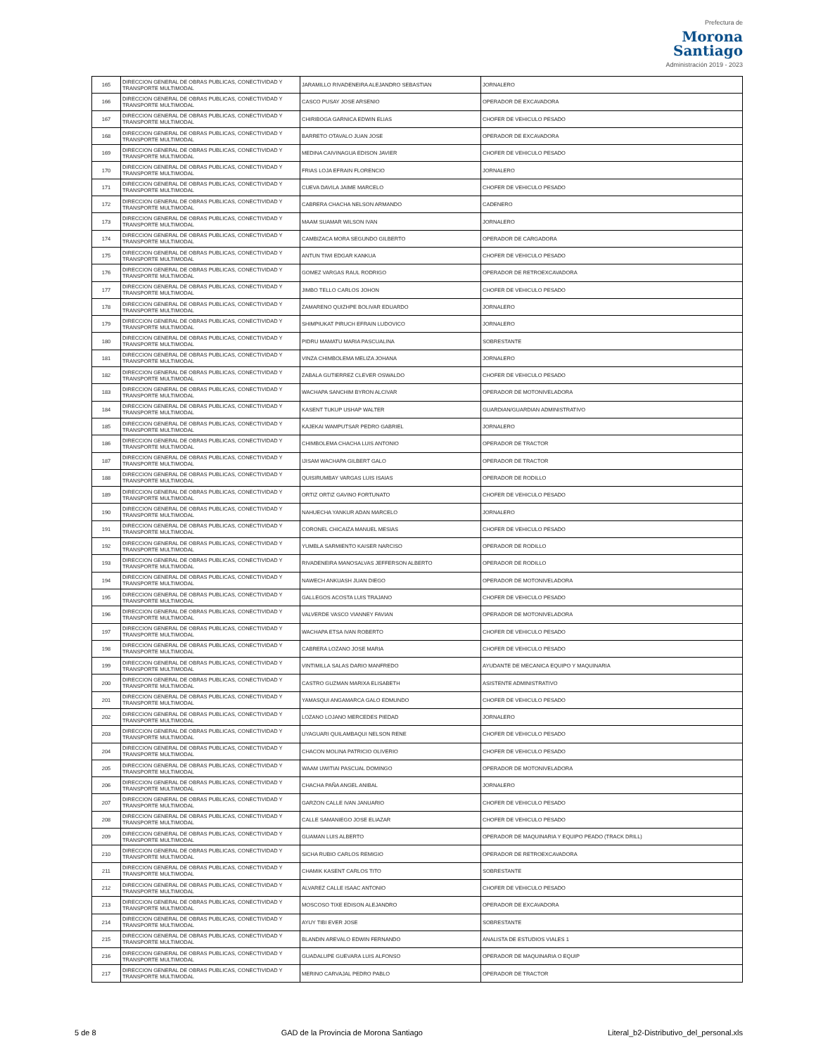Prefectura de
Morona
Santiago
Administración 2019 - 2023
| 165 | DIRECCION GENERAL DE OBRAS PUBLICAS, CONECTIVIDAD Y TRANSPORTE MULTIMODAL | JARAMILLO RIVADENEIRA ALEJANDRO SEBASTIAN | JORNALERO |
| 166 | DIRECCION GENERAL DE OBRAS PUBLICAS, CONECTIVIDAD Y TRANSPORTE MULTIMODAL | CASCO PUSAY JOSE ARSENIO | OPERADOR DE EXCAVADORA |
| 167 | DIRECCION GENERAL DE OBRAS PUBLICAS, CONECTIVIDAD Y TRANSPORTE MULTIMODAL | CHIRIBOGA GARNICA EDWIN ELIAS | CHOFER DE VEHICULO PESADO |
| 168 | DIRECCION GENERAL DE OBRAS PUBLICAS, CONECTIVIDAD Y TRANSPORTE MULTIMODAL | BARRETO OTAVALO JUAN JOSE | OPERADOR DE EXCAVADORA |
| 169 | DIRECCION GENERAL DE OBRAS PUBLICAS, CONECTIVIDAD Y TRANSPORTE MULTIMODAL | MEDINA CAIVINAGUA EDISON JAVIER | CHOFER DE VEHICULO PESADO |
| 170 | DIRECCION GENERAL DE OBRAS PUBLICAS, CONECTIVIDAD Y TRANSPORTE MULTIMODAL | FRIAS LOJA EFRAIN FLORENCIO | JORNALERO |
| 171 | DIRECCION GENERAL DE OBRAS PUBLICAS, CONECTIVIDAD Y TRANSPORTE MULTIMODAL | CUEVA DAVILA JAIME MARCELO | CHOFER DE VEHICULO PESADO |
| 172 | DIRECCION GENERAL DE OBRAS PUBLICAS, CONECTIVIDAD Y TRANSPORTE MULTIMODAL | CABRERA CHACHA NELSON ARMANDO | CADENERO |
| 173 | DIRECCION GENERAL DE OBRAS PUBLICAS, CONECTIVIDAD Y TRANSPORTE MULTIMODAL | MAAM SUAMAR WILSON IVAN | JORNALERO |
| 174 | DIRECCION GENERAL DE OBRAS PUBLICAS, CONECTIVIDAD Y TRANSPORTE MULTIMODAL | CAMBIZACA MORA SEGUNDO GILBERTO | OPERADOR DE CARGADORA |
| 175 | DIRECCION GENERAL DE OBRAS PUBLICAS, CONECTIVIDAD Y TRANSPORTE MULTIMODAL | ANTUN TIWI EDGAR KANKUA | CHOFER DE VEHICULO PESADO |
| 176 | DIRECCION GENERAL DE OBRAS PUBLICAS, CONECTIVIDAD Y TRANSPORTE MULTIMODAL | GOMEZ VARGAS RAUL RODRIGO | OPERADOR DE RETROEXCAVADORA |
| 177 | DIRECCION GENERAL DE OBRAS PUBLICAS, CONECTIVIDAD Y TRANSPORTE MULTIMODAL | JIMBO TELLO CARLOS JOHON | CHOFER DE VEHICULO PESADO |
| 178 | DIRECCION GENERAL DE OBRAS PUBLICAS, CONECTIVIDAD Y TRANSPORTE MULTIMODAL | ZAMARENO QUIZHPE BOLIVAR EDUARDO | JORNALERO |
| 179 | DIRECCION GENERAL DE OBRAS PUBLICAS, CONECTIVIDAD Y TRANSPORTE MULTIMODAL | SHIMPIUKAT PIRUCH EFRAIN LUDOVICO | JORNALERO |
| 180 | DIRECCION GENERAL DE OBRAS PUBLICAS, CONECTIVIDAD Y TRANSPORTE MULTIMODAL | PIDRU MAMATU MARIA PASCUALINA | SOBRESTANTE |
| 181 | DIRECCION GENERAL DE OBRAS PUBLICAS, CONECTIVIDAD Y TRANSPORTE MULTIMODAL | VINZA CHIMBOLEMA MELIZA JOHANA | JORNALERO |
| 182 | DIRECCION GENERAL DE OBRAS PUBLICAS, CONECTIVIDAD Y TRANSPORTE MULTIMODAL | ZABALA GUTIERREZ CLEVER OSWALDO | CHOFER DE VEHICULO PESADO |
| 183 | DIRECCION GENERAL DE OBRAS PUBLICAS, CONECTIVIDAD Y TRANSPORTE MULTIMODAL | WACHAPA SANCHIM BYRON ALCIVAR | OPERADOR DE MOTONIVELADORA |
| 184 | DIRECCION GENERAL DE OBRAS PUBLICAS, CONECTIVIDAD Y TRANSPORTE MULTIMODAL | KASENT TUKUP USHAP WALTER | GUARDIAN/GUARDIAN ADMINISTRATIVO |
| 185 | DIRECCION GENERAL DE OBRAS PUBLICAS, CONECTIVIDAD Y TRANSPORTE MULTIMODAL | KAJEKAI WAMPUTSAR PEDRO GABRIEL | JORNALERO |
| 186 | DIRECCION GENERAL DE OBRAS PUBLICAS, CONECTIVIDAD Y TRANSPORTE MULTIMODAL | CHIMBOLEMA CHACHA LUIS ANTONIO | OPERADOR DE TRACTOR |
| 187 | DIRECCION GENERAL DE OBRAS PUBLICAS, CONECTIVIDAD Y TRANSPORTE MULTIMODAL | IJISAM WACHAPA GILBERT GALO | OPERADOR DE TRACTOR |
| 188 | DIRECCION GENERAL DE OBRAS PUBLICAS, CONECTIVIDAD Y TRANSPORTE MULTIMODAL | QUISIRUMBAY VARGAS LUIS ISAIAS | OPERADOR DE RODILLO |
| 189 | DIRECCION GENERAL DE OBRAS PUBLICAS, CONECTIVIDAD Y TRANSPORTE MULTIMODAL | ORTIZ ORTIZ GAVINO FORTUNATO | CHOFER DE VEHICULO PESADO |
| 190 | DIRECCION GENERAL DE OBRAS PUBLICAS, CONECTIVIDAD Y TRANSPORTE MULTIMODAL | NAHUECHA YANKUR ADAN MARCELO | JORNALERO |
| 191 | DIRECCION GENERAL DE OBRAS PUBLICAS, CONECTIVIDAD Y TRANSPORTE MULTIMODAL | CORONEL CHICAIZA MANUEL MESIAS | CHOFER DE VEHICULO PESADO |
| 192 | DIRECCION GENERAL DE OBRAS PUBLICAS, CONECTIVIDAD Y TRANSPORTE MULTIMODAL | YUMBLA SARMIENTO KAISER NARCISO | OPERADOR DE RODILLO |
| 193 | DIRECCION GENERAL DE OBRAS PUBLICAS, CONECTIVIDAD Y TRANSPORTE MULTIMODAL | RIVADENEIRA MANOSALVAS JEFFERSON ALBERTO | OPERADOR DE RODILLO |
| 194 | DIRECCION GENERAL DE OBRAS PUBLICAS, CONECTIVIDAD Y TRANSPORTE MULTIMODAL | NAWECH ANKUASH JUAN DIEGO | OPERADOR DE MOTONIVELADORA |
| 195 | DIRECCION GENERAL DE OBRAS PUBLICAS, CONECTIVIDAD Y TRANSPORTE MULTIMODAL | GALLEGOS ACOSTA LUIS TRAJANO | CHOFER DE VEHICULO PESADO |
| 196 | DIRECCION GENERAL DE OBRAS PUBLICAS, CONECTIVIDAD Y TRANSPORTE MULTIMODAL | VALVERDE VASCO VIANNEY FAVIAN | OPERADOR DE MOTONIVELADORA |
| 197 | DIRECCION GENERAL DE OBRAS PUBLICAS, CONECTIVIDAD Y TRANSPORTE MULTIMODAL | WACHAPA ETSA IVAN ROBERTO | CHOFER DE VEHICULO PESADO |
| 198 | DIRECCION GENERAL DE OBRAS PUBLICAS, CONECTIVIDAD Y TRANSPORTE MULTIMODAL | CABRERA LOZANO JOSE MARIA | CHOFER DE VEHICULO PESADO |
| 199 | DIRECCION GENERAL DE OBRAS PUBLICAS, CONECTIVIDAD Y TRANSPORTE MULTIMODAL | VINTIMILLA SALAS DARIO MANFREDO | AYUDANTE DE MECANICA EQUIPO Y MAQUINARIA |
| 200 | DIRECCION GENERAL DE OBRAS PUBLICAS, CONECTIVIDAD Y TRANSPORTE MULTIMODAL | CASTRO GUZMAN MARIXA ELISABETH | ASISTENTE ADMINISTRATIVO |
| 201 | DIRECCION GENERAL DE OBRAS PUBLICAS, CONECTIVIDAD Y TRANSPORTE MULTIMODAL | YAMASQUI ANGAMARCA GALO EDMUNDO | CHOFER DE VEHICULO PESADO |
| 202 | DIRECCION GENERAL DE OBRAS PUBLICAS, CONECTIVIDAD Y TRANSPORTE MULTIMODAL | LOZANO LOJANO MERCEDES PIEDAD | JORNALERO |
| 203 | DIRECCION GENERAL DE OBRAS PUBLICAS, CONECTIVIDAD Y TRANSPORTE MULTIMODAL | UYAGUARI QUILAMBAQUI NELSON RENE | CHOFER DE VEHICULO PESADO |
| 204 | DIRECCION GENERAL DE OBRAS PUBLICAS, CONECTIVIDAD Y TRANSPORTE MULTIMODAL | CHACON MOLINA PATRICIO OLIVERIO | CHOFER DE VEHICULO PESADO |
| 205 | DIRECCION GENERAL DE OBRAS PUBLICAS, CONECTIVIDAD Y TRANSPORTE MULTIMODAL | WAAM UWITIAI PASCUAL DOMINGO | OPERADOR DE MOTONIVELADORA |
| 206 | DIRECCION GENERAL DE OBRAS PUBLICAS, CONECTIVIDAD Y TRANSPORTE MULTIMODAL | CHACHA PAÑA ANGEL ANIBAL | JORNALERO |
| 207 | DIRECCION GENERAL DE OBRAS PUBLICAS, CONECTIVIDAD Y TRANSPORTE MULTIMODAL | GARZON CALLE IVAN JANUARIO | CHOFER DE VEHICULO PESADO |
| 208 | DIRECCION GENERAL DE OBRAS PUBLICAS, CONECTIVIDAD Y TRANSPORTE MULTIMODAL | CALLE SAMANIEGO JOSE ELIAZAR | CHOFER DE VEHICULO PESADO |
| 209 | DIRECCION GENERAL DE OBRAS PUBLICAS, CONECTIVIDAD Y TRANSPORTE MULTIMODAL | GUAMAN LUIS ALBERTO | OPERADOR DE MAQUINARIA Y EQUIPO PEADO (TRACK DRILL) |
| 210 | DIRECCION GENERAL DE OBRAS PUBLICAS, CONECTIVIDAD Y TRANSPORTE MULTIMODAL | SICHA RUBIO CARLOS REMIGIO | OPERADOR DE RETROEXCAVADORA |
| 211 | DIRECCION GENERAL DE OBRAS PUBLICAS, CONECTIVIDAD Y TRANSPORTE MULTIMODAL | CHAMIK KASENT CARLOS TITO | SOBRESTANTE |
| 212 | DIRECCION GENERAL DE OBRAS PUBLICAS, CONECTIVIDAD Y TRANSPORTE MULTIMODAL | ALVAREZ CALLE ISAAC ANTONIO | CHOFER DE VEHICULO PESADO |
| 213 | DIRECCION GENERAL DE OBRAS PUBLICAS, CONECTIVIDAD Y TRANSPORTE MULTIMODAL | MOSCOSO TIXE EDISON ALEJANDRO | OPERADOR DE EXCAVADORA |
| 214 | DIRECCION GENERAL DE OBRAS PUBLICAS, CONECTIVIDAD Y TRANSPORTE MULTIMODAL | AYUY TIBI EVER JOSE | SOBRESTANTE |
| 215 | DIRECCION GENERAL DE OBRAS PUBLICAS, CONECTIVIDAD Y TRANSPORTE MULTIMODAL | BLANDIN AREVALO EDWIN FERNANDO | ANALISTA DE ESTUDIOS VIALES 1 |
| 216 | DIRECCION GENERAL DE OBRAS PUBLICAS, CONECTIVIDAD Y TRANSPORTE MULTIMODAL | GUADALUPE GUEVARA LUIS ALFONSO | OPERADOR DE MAQUINARIA O EQUIP |
| 217 | DIRECCION GENERAL DE OBRAS PUBLICAS, CONECTIVIDAD Y TRANSPORTE MULTIMODAL | MERINO CARVAJAL PEDRO PABLO | OPERADOR DE TRACTOR |
5 de 8 GAD de la Provincia de Morona Santiago Literal_b2-Distributivo_del_personal.xls